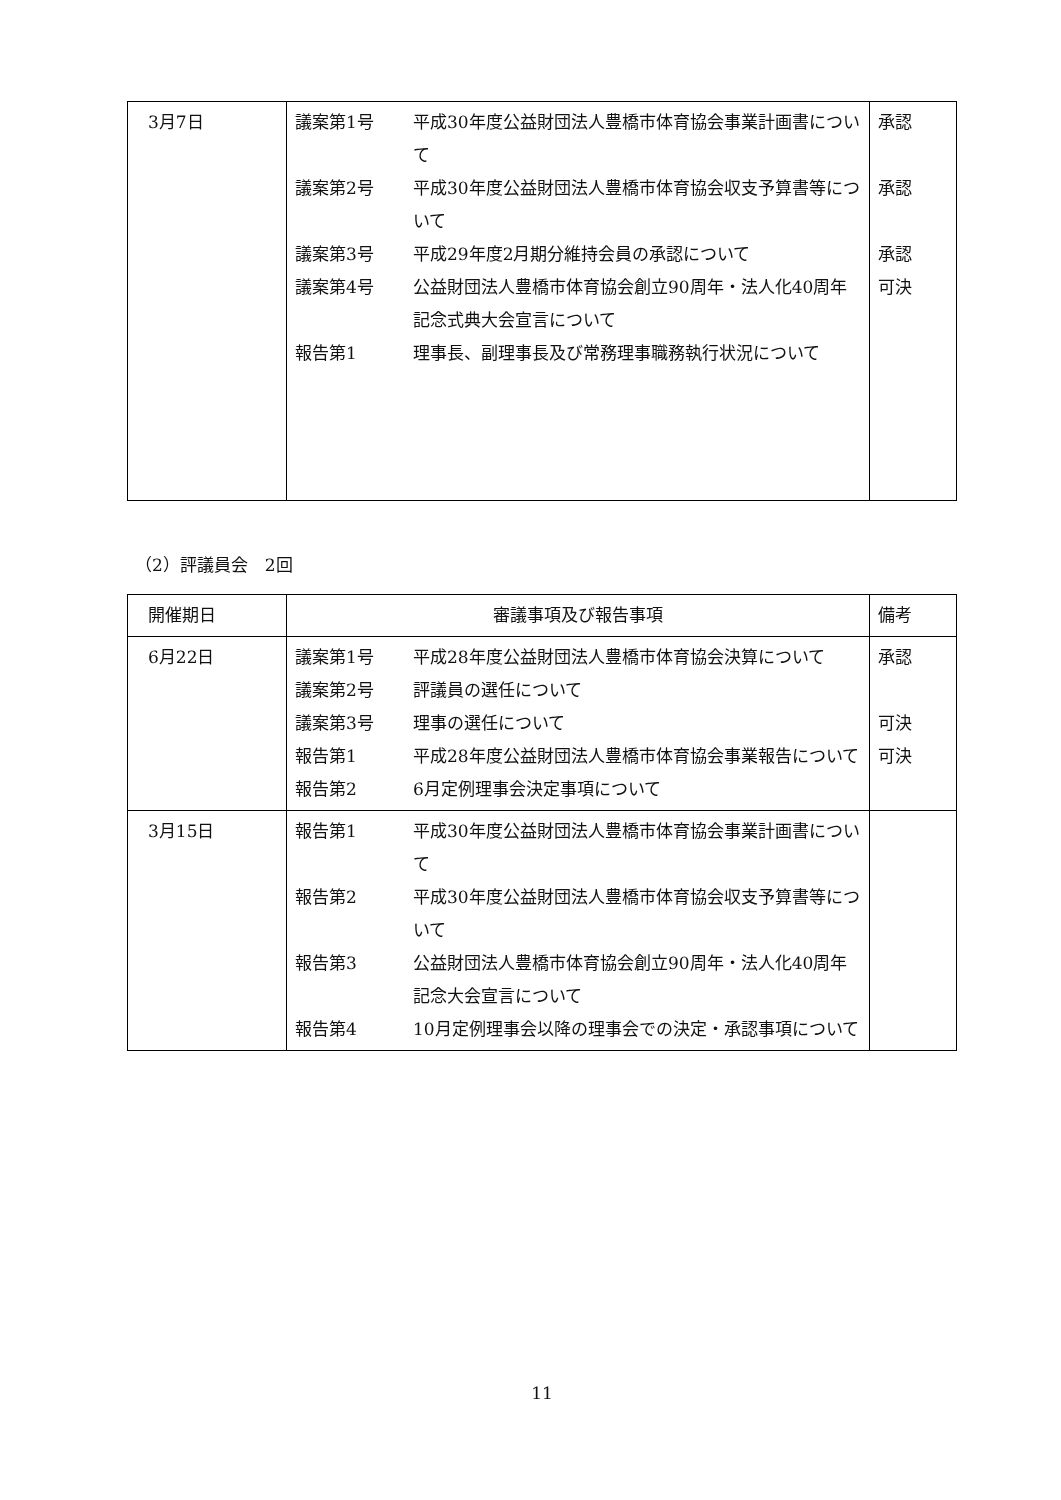| 3月7日 | 議案第1号 平成30年度公益財団法人豊橋市体育協会事業計画書について 議案第2号 平成30年度公益財団法人豊橋市体育協会収支予算書等について 議案第3号 平成29年度2月期分維持会員の承認について 議案第4号 公益財団法人豊橋市体育協会創立90周年・法人化40周年記念式典大会宣言について 報告第1 理事長、副理事長及び常務理事職務執行状況について | 承認 承認 承認 可決 |
（2）評議員会　2回
| 開催期日 | 審議事項及び報告事項 | 備考 |
| --- | --- | --- |
| 6月22日 | 議案第1号 平成28年度公益財団法人豊橋市体育協会決算について 議案第2号 評議員の選任について 議案第3号 理事の選任について 報告第1 平成28年度公益財団法人豊橋市体育協会事業報告について 報告第2 6月定例理事会決定事項について | 承認 可決 可決 |
| 3月15日 | 報告第1 平成30年度公益財団法人豊橋市体育協会事業計画書について 報告第2 平成30年度公益財団法人豊橋市体育協会収支予算書等について 報告第3 公益財団法人豊橋市体育協会創立90周年・法人化40周年記念大会宣言について 報告第4 10月定例理事会以降の理事会での決定・承認事項について | |
11